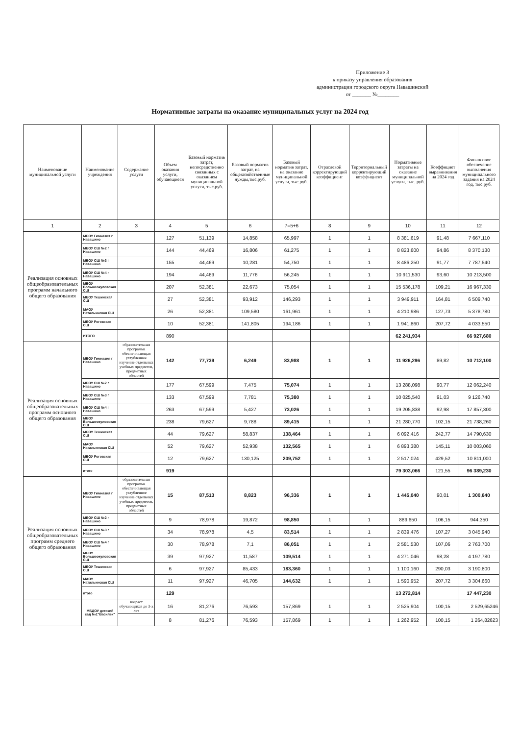Приложение 3
к приказу управления образования
администрации городского округа Навашинский
от _______ №________
Нормативные затраты на оказание муниципальных услуг на 2024 год
| Наименование муниципальной услуги | Наименование учреждения | Содержание услуги | Объем оказания услуги, обучающиеся | Базовый норматив затрат, непосредственно связанных с оказанием муниципальной услуги, тыс.руб. | Базовый норматив затрат, на общехозяйственные нужды,тыс.руб. | Базовый норматив затрат, на оказание муниципальной услуги, тыс.руб. | Отраслевой корректирующий коэффициент | Территориальный корректирующий коэффициент | Нормативные затраты на оказание муниципальной услуги, тыс. руб. | Коэффициет выравнивания на 2024 год | Финансовое обеспечение выполнения муниципального задания на 2024 год, тыс.руб. |
| --- | --- | --- | --- | --- | --- | --- | --- | --- | --- | --- | --- |
| 1 | 2 | 3 | 4 | 5 | 6 | 7=5+6 | 8 | 9 | 10 | 11 | 12 |
| Реализация основных общеобразовательных программ начального общего образования | МБОУ Гимназия г Навашино | | 127 | 51,139 | 14,858 | 65,997 | 1 | 1 | 8 381,619 | 91,48 | 7 667,110 |
| | МБОУ СШ №2 г Навашино | | 144 | 44,469 | 16,806 | 61,275 | 1 | 1 | 8 823,600 | 94,86 | 8 370,130 |
| | МБОУ СШ №3 г Навашино | | 155 | 44,469 | 10,281 | 54,750 | 1 | 1 | 8 486,250 | 91,77 | 7 787,540 |
| | МБОУ СШ №4 г Навашино | | 194 | 44,469 | 11,776 | 56,245 | 1 | 1 | 10 911,530 | 93,60 | 10 213,500 |
| | МБОУ Большеокуловская СШ | | 207 | 52,381 | 22,673 | 75,054 | 1 | 1 | 15 536,178 | 109,21 | 16 967,330 |
| | МБОУ Тешинская СШ | | 27 | 52,381 | 93,912 | 146,293 | 1 | 1 | 3 949,911 | 164,81 | 6 509,740 |
| | МАОУ Натальинская СШ | | 26 | 52,381 | 109,580 | 161,961 | 1 | 1 | 4 210,986 | 127,73 | 5 378,780 |
| | МБОУ Роговская СШ | | 10 | 52,381 | 141,805 | 194,186 | 1 | 1 | 1 941,860 | 207,72 | 4 033,550 |
| | ИТОГО | | 890 | | | | | | 62 241,934 | | 66 927,680 |
| Реализация основных общеобразовательных программ основного общего образования | МБОУ Гимназия г Навашино | образовательная программа обеспечивающая углубленное изучение отдельных учебных предметов, предметных областей | 142 | 77,739 | 6,249 | 83,988 | 1 | 1 | 11 926,296 | 89,82 | 10 712,100 |
| | МБОУ СШ №2 г Навашино | | 177 | 67,599 | 7,475 | 75,074 | 1 | 1 | 13 288,098 | 90,77 | 12 062,240 |
| | МБОУ СШ №3 г Навашино | | 133 | 67,599 | 7,781 | 75,380 | 1 | 1 | 10 025,540 | 91,03 | 9 126,740 |
| | МБОУ СШ №4 г Навашино | | 263 | 67,599 | 5,427 | 73,026 | 1 | 1 | 19 205,838 | 92,98 | 17 857,300 |
| | МБОУ Большеокуловская СШ | | 238 | 79,627 | 9,788 | 89,415 | 1 | 1 | 21 280,770 | 102,15 | 21 738,260 |
| | МБОУ Тешинская СШ | | 44 | 79,627 | 58,837 | 138,464 | 1 | 1 | 6 092,416 | 242,77 | 14 790,630 |
| | МАОУ Натальинская СШ | | 52 | 79,627 | 52,938 | 132,565 | 1 | 1 | 6 893,380 | 145,11 | 10 003,060 |
| | МБОУ Роговская СШ | | 12 | 79,627 | 130,125 | 209,752 | 1 | 1 | 2 517,024 | 429,52 | 10 811,000 |
| | итого | | 919 | | | | | | 79 303,066 | 121,55 | 96 389,230 |
| Реализация основных общеобразовательных программ среднего общего образования | МБОУ Гимназия г Навашино | образовательная программа обеспечивающая углубленное изучение отдельных учебных предметов, предметных областей | 15 | 87,513 | 8,823 | 96,336 | 1 | 1 | 1 445,040 | 90,01 | 1 300,640 |
| | МБОУ СШ №2 г Навашино | | 9 | 78,978 | 19,872 | 98,850 | 1 | 1 | 889,650 | 106,15 | 944,350 |
| | МБОУ СШ №3 г Навашино | | 34 | 78,978 | 4,5 | 83,514 | 1 | 1 | 2 839,476 | 107,27 | 3 045,940 |
| | МБОУ СШ №4 г Навашино | | 30 | 78,978 | 7,1 | 86,051 | 1 | 1 | 2 581,530 | 107,06 | 2 763,700 |
| | МБОУ Большеокуловская СШ | | 39 | 97,927 | 11,587 | 109,514 | 1 | 1 | 4 271,046 | 98,28 | 4 197,780 |
| | МБОУ Тешинская СШ | | 6 | 97,927 | 85,433 | 183,360 | 1 | 1 | 1 100,160 | 290,03 | 3 190,800 |
| | МАОУ Натальинская СШ | | 11 | 97,927 | 46,705 | 144,632 | 1 | 1 | 1 590,952 | 207,72 | 3 304,660 |
| | итого | | 129 | | | | | | 13 272,814 | | 17 447,230 |
| | МБДОУ детский сад №1"Василек" | возраст обучающихся до 3-х лет | 16 | 81,276 | 76,593 | 157,869 | 1 | 1 | 2 525,904 | 100,15 | 2 529,65246 |
| | | | 8 | 81,276 | 76,593 | 157,869 | 1 | 1 | 1 262,952 | 100,15 | 1 264,82623 |